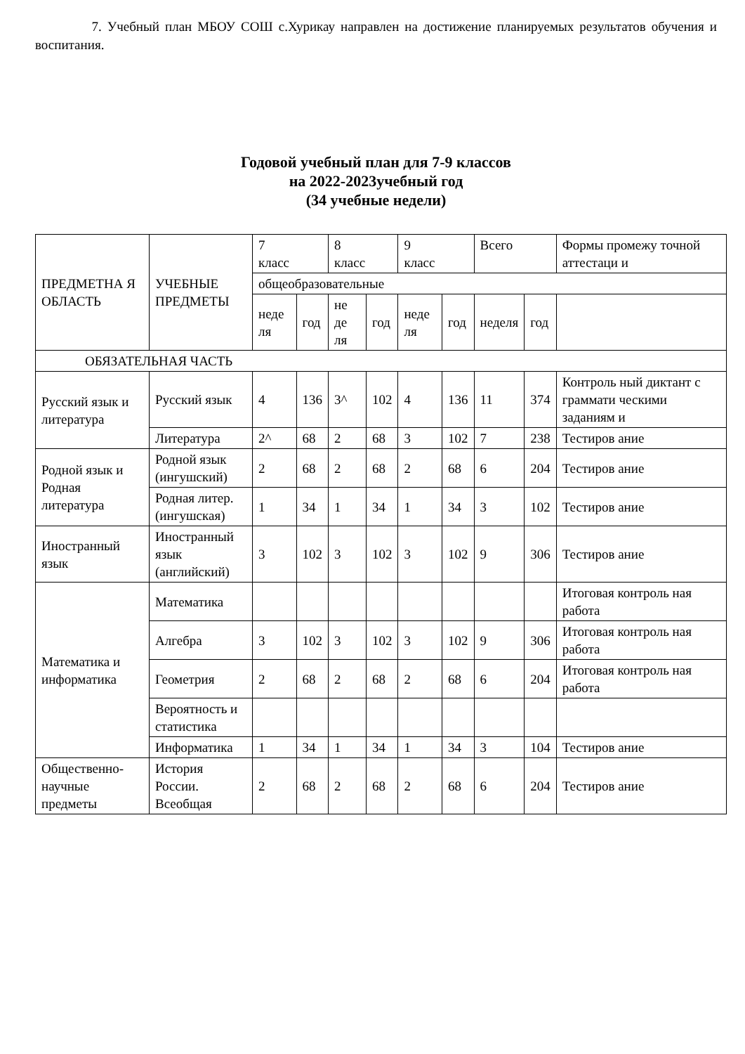7. Учебный план МБОУ СОШ с.Хурикау направлен на достижение планируемых результатов обучения и воспитания.
Годовой учебный план для 7-9 классов
на 2022-2023учебный год
(34 учебные недели)
| ПРЕДМЕТНА Я ОБЛАСТЬ | УЧЕБНЫЕ ПРЕДМЕТЫ | 7 класс | | 8 класс | | 9 класс | | Всего | | Формы промежу точной аттестаци и |
| | | общеобразовательные | | | | | | | | |
| | | неде ля | год | не де ля | год | неде ля | год | неделя | год | |
| ОБЯЗАТЕЛЬНАЯ ЧАСТЬ | | | | | | | | | | |
| Русский язык и литература | Русский язык | 4 | 136 | 3^ | 102 | 4 | 136 | 11 | 374 | Контроль ный диктант с граммати ческими заданиям и |
| | Литература | 2^ | 68 | 2 | 68 | 3 | 102 | 7 | 238 | Тестиров ание |
| Родной язык и Родная литература | Родной язык (ингушский) | 2 | 68 | 2 | 68 | 2 | 68 | 6 | 204 | Тестиров ание |
| | Родная литер. (ингушская) | 1 | 34 | 1 | 34 | 1 | 34 | 3 | 102 | Тестиров ание |
| Иностранный язык | Иностранный язык (английский) | 3 | 102 | 3 | 102 | 3 | 102 | 9 | 306 | Тестиров ание |
| Математика и информатика | Математика | | | | | | | | | Итоговая контроль ная работа |
| | Алгебра | 3 | 102 | 3 | 102 | 3 | 102 | 9 | 306 | Итоговая контроль ная работа |
| | Геометрия | 2 | 68 | 2 | 68 | 2 | 68 | 6 | 204 | Итоговая контроль ная работа |
| | Вероятность и статистика | | | | | | | | | |
| | Информатика | 1 | 34 | 1 | 34 | 1 | 34 | 3 | 104 | Тестиров ание |
| Общественно-научные предметы | История России. Всеобщая | 2 | 68 | 2 | 68 | 2 | 68 | 6 | 204 | Тестиров ание |